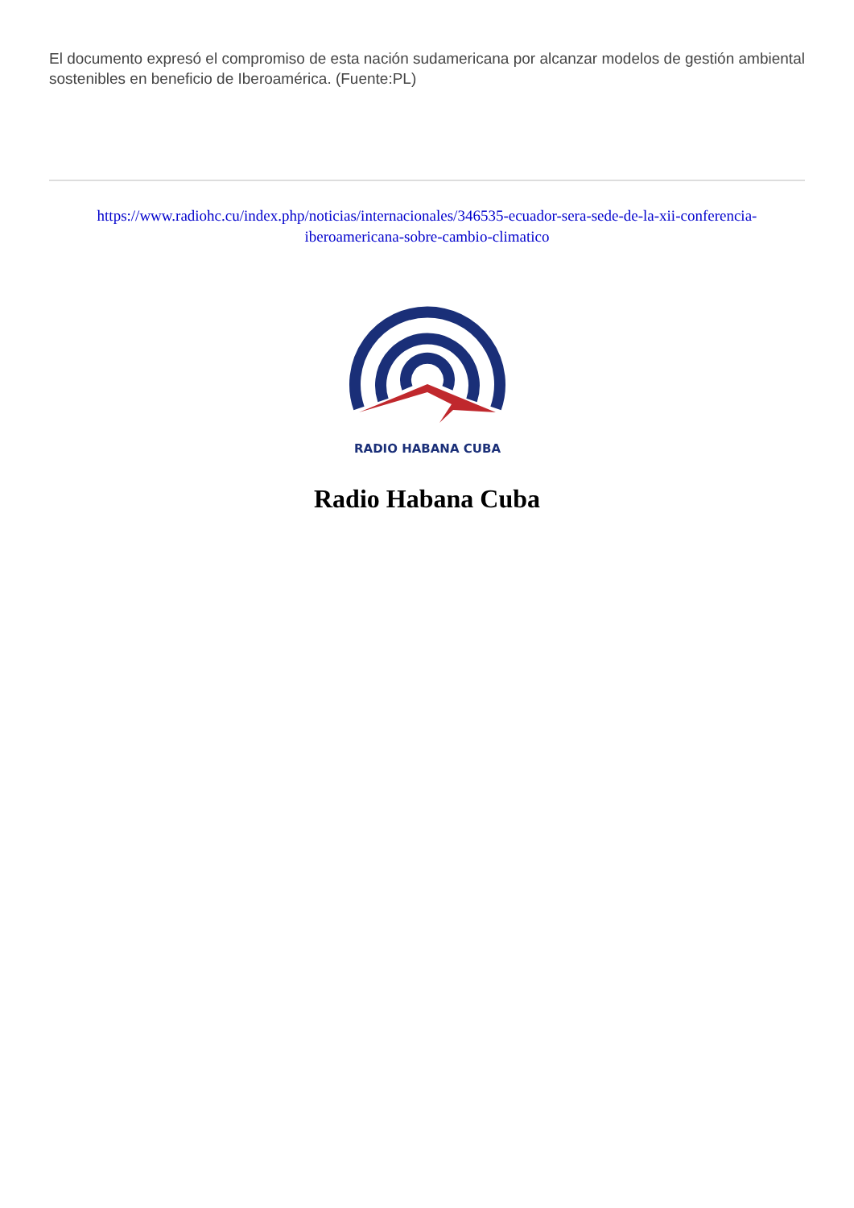El documento expresó el compromiso de esta nación sudamericana por alcanzar modelos de gestión ambiental sostenibles en beneficio de Iberoamérica. (Fuente:PL)
https://www.radiohc.cu/index.php/noticias/internacionales/346535-ecuador-sera-sede-de-la-xii-conferencia-iberoamericana-sobre-cambio-climatico
RADIO HABANA CUBA
Radio Habana Cuba